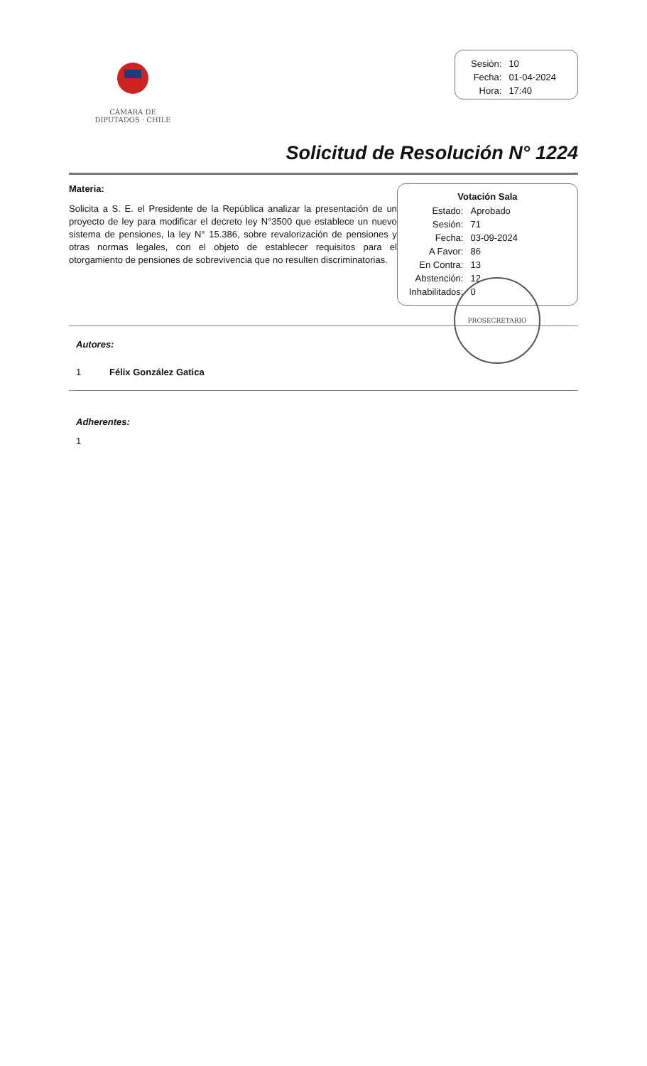CÁMARA DE DIPUTADOS · CHILE
| Sesión: | 10 |
| Fecha: | 01-04-2024 |
| Hora: | 17:40 |
Solicitud de Resolución N° 1224
Materia:
Solicita a S. E. el Presidente de la República analizar la presentación de un proyecto de ley para modificar el decreto ley N°3500 que establece un nuevo sistema de pensiones, la ley N° 15.386, sobre revalorización de pensiones y otras normas legales, con el objeto de establecer requisitos para el otorgamiento de pensiones de sobrevivencia que no resulten discriminatorias.
Votación Sala
| Estado: | Aprobado |
| Sesión: | 71 |
| Fecha: | 03-09-2024 |
| A Favor: | 86 |
| En Contra: | 13 |
| Abstención: | 12 |
| Inhabilitados: | 0 |
Autores:
1 Félix González Gatica
PROSECRETARIO
Adherentes:
1